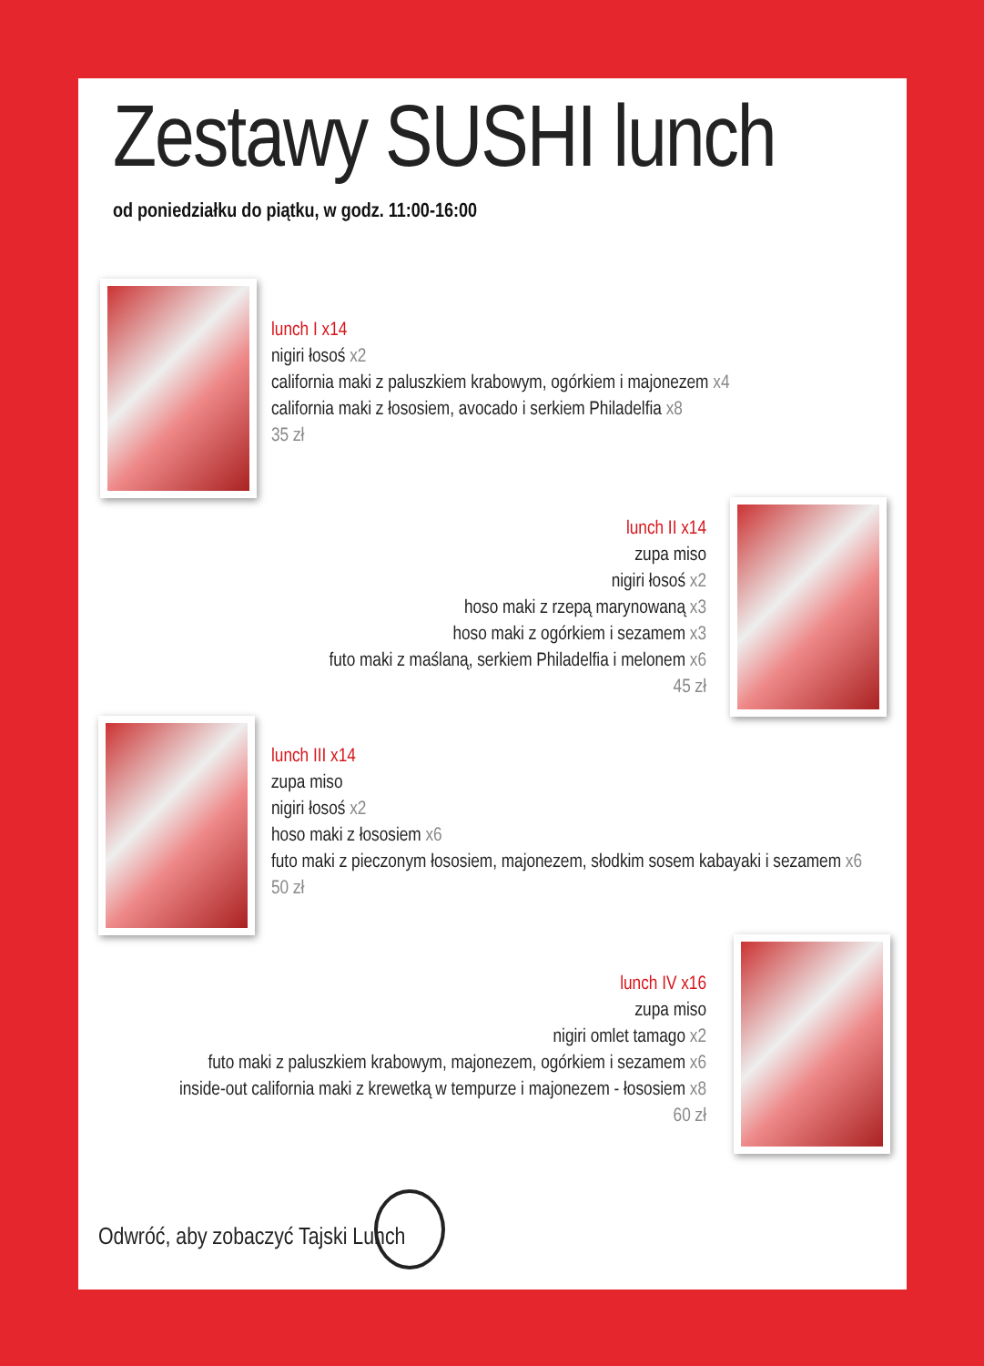Zestawy SUSHI lunch
od poniedziałku do piątku, w godz. 11:00-16:00
lunch I x14
nigiri łosoś x2
california maki z paluszkiem krabowym, ogórkiem i majonezem x4
california maki z łososiem, avocado i serkiem Philadelfia x8
35 zł
lunch II x14
zupa miso
nigiri łosoś x2
hoso maki z rzepą marynowaną x3
hoso maki z ogórkiem i sezamem x3
futo maki z maślaną, serkiem Philadelfia i melonem x6
45 zł
lunch III x14
zupa miso
nigiri łosoś x2
hoso maki z łososiem x6
futo maki z pieczonym łososiem, majonezem, słodkim sosem kabayaki i sezamem x6
50 zł
lunch IV x16
zupa miso
nigiri omlet tamago x2
futo maki z paluszkiem krabowym, majonezem, ogórkiem i sezamem x6
inside-out california maki z krewetką w tempurze i majonezem - łososiem x8
60 zł
Odwróć, aby zobaczyć Tajski Lunch